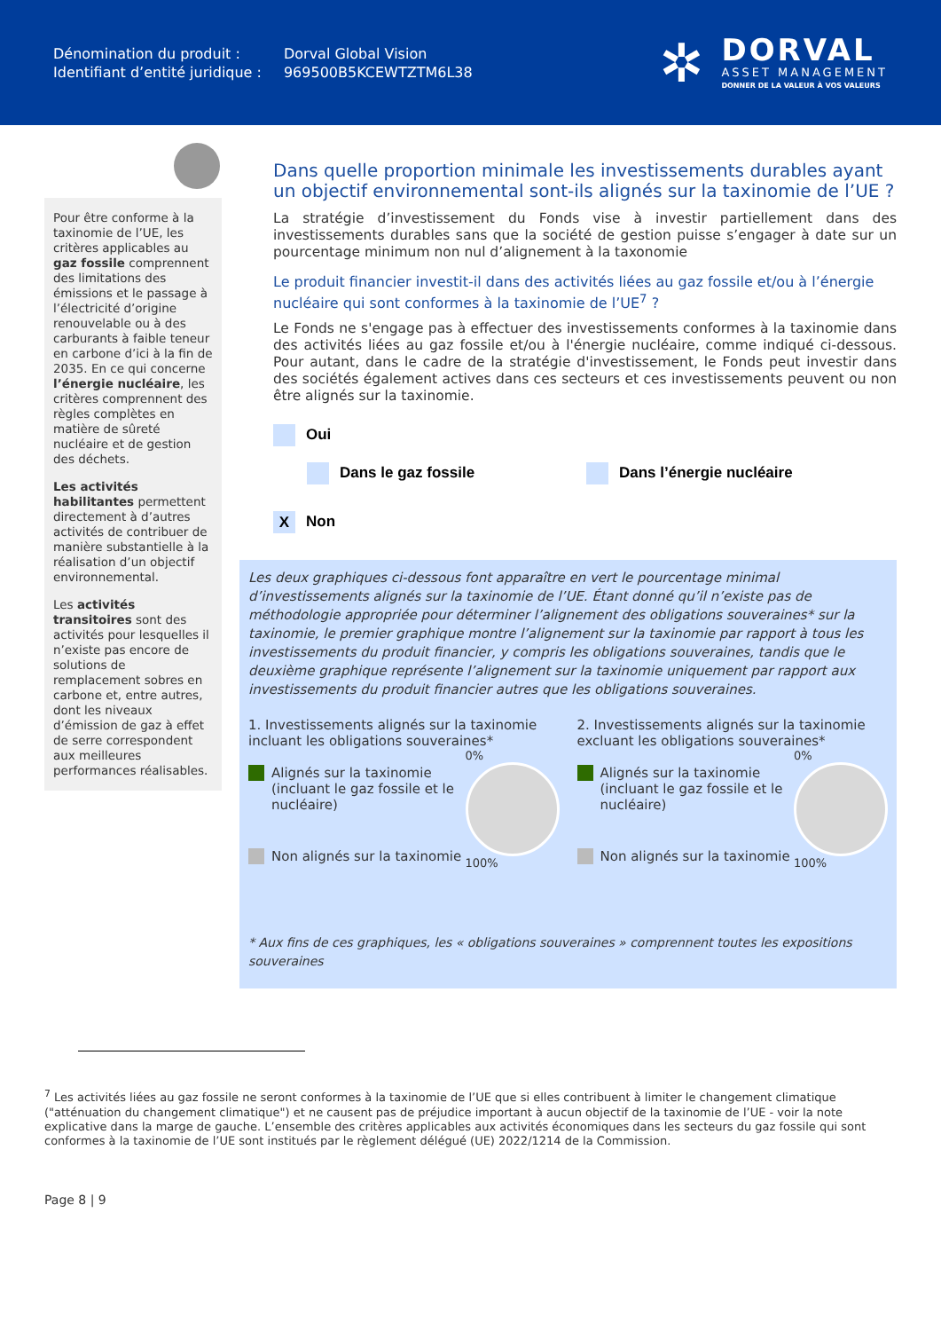Dénomination du produit :
Identifiant d’entité juridique :
Dorval Global Vision
969500B5KCEWTZTM6L38
✲
DORVAL
ASSET MANAGEMENT
DONNER DE LA VALEUR À VOS VALEURS
Pour être conforme à la taxinomie de l’UE, les critères applicables au gaz fossile comprennent des limitations des émissions et le passage à l’électricité d’origine renouvelable ou à des carburants à faible teneur en carbone d’ici à la fin de 2035. En ce qui concerne l’énergie nucléaire, les critères comprennent des règles complètes en matière de sûreté nucléaire et de gestion des déchets.
Les activités habilitantes permettent directement à d’autres activités de contribuer de manière substantielle à la réalisation d’un objectif environnemental.
Les activités transitoires sont des activités pour lesquelles il n’existe pas encore de solutions de remplacement sobres en carbone et, entre autres, dont les niveaux d’émission de gaz à effet de serre correspondent aux meilleures performances réalisables.
Dans quelle proportion minimale les investissements durables ayant un objectif environnemental sont-ils alignés sur la taxinomie de l’UE ?
La stratégie d’investissement du Fonds vise à investir partiellement dans des investissements durables sans que la société de gestion puisse s’engager à date sur un pourcentage minimum non nul d’alignement à la taxonomie
Le produit financier investit-il dans des activités liées au gaz fossile et/ou à l’énergie nucléaire qui sont conformes à la taxinomie de l’UE<sup>7</sup> ?
Le Fonds ne s'engage pas à effectuer des investissements conformes à la taxinomie dans des activités liées au gaz fossile et/ou à l'énergie nucléaire, comme indiqué ci-dessous. Pour autant, dans le cadre de la stratégie d'investissement, le Fonds peut investir dans des sociétés également actives dans ces secteurs et ces investissements peuvent ou non être alignés sur la taxinomie.
Oui
Dans le gaz fossile Dans l’énergie nucléaire
X Non
Les deux graphiques ci-dessous font apparaître en vert le pourcentage minimal d’investissements alignés sur la taxinomie de l’UE. Étant donné qu’il n’existe pas de méthodologie appropriée pour déterminer l’alignement des obligations souveraines* sur la taxinomie, le premier graphique montre l’alignement sur la taxinomie par rapport à tous les investissements du produit financier, y compris les obligations souveraines, tandis que le deuxième graphique représente l’alignement sur la taxinomie uniquement par rapport aux investissements du produit financier autres que les obligations souveraines.
1. Investissements alignés sur la taxinomie incluant les obligations souveraines*
Alignés sur la taxinomie (incluant le gaz fossile et le nucléaire)
Non alignés sur la taxinomie
0%
100%
2. Investissements alignés sur la taxinomie excluant les obligations souveraines*
Alignés sur la taxinomie (incluant le gaz fossile et le nucléaire)
Non alignés sur la taxinomie
0%
100%
* Aux fins de ces graphiques, les « obligations souveraines » comprennent toutes les expositions souveraines
<sup>7</sup> Les activités liées au gaz fossile ne seront conformes à la taxinomie de l’UE que si elles contribuent à limiter le changement climatique ("atténuation du changement climatique") et ne causent pas de préjudice important à aucun objectif de la taxinomie de l’UE - voir la note explicative dans la marge de gauche. L’ensemble des critères applicables aux activités économiques dans les secteurs du gaz fossile qui sont conformes à la taxinomie de l’UE sont institués par le règlement délégué (UE) 2022/1214 de la Commission.
Page 8 | 9